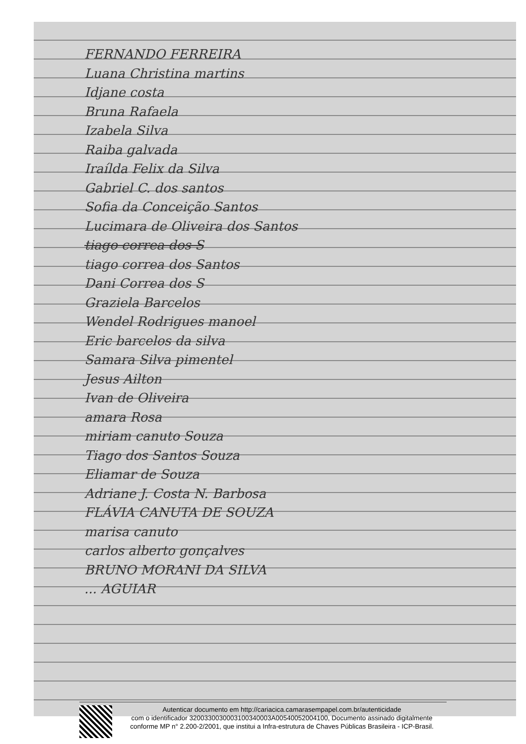FERNANDO FERREIRA
Luana Christina martins
Idjane costa
Bruna Rafaela
Izabela Silva
Raiba galvada
Iraílda Felix da Silva
Gabriel C. dos santos
Sofia da Conceição Santos
Lucimara de Oliveira dos Santos
tiago correa dos S
tiago correa dos Santos
Dani Correa dos S
Graziela Barcelos
Wendel Rodrigues manoel
Eric barcelos da silva
Samara Silva pimentel
Jesus Ailton
Ivan de Oliveira
amara Rosa
miriam canuto Souza
Tiago dos Santos Souza
Eliamar de Souza
Adriane J. Costa N. Barbosa
FLÁVIA CANUTA DE SOUZA
marisa canuto
carlos alberto gonçalves
BRUNO MORANI DA SILVA
... AGUIAR
Autenticar documento em http://cariacica.camarasempapel.com.br/autenticidade
com o identificador 3200330030003100340003A00540052004100, Documento assinado digitalmente conforme MP n° 2.200-2/2001, que institui a Infra-estrutura de Chaves Públicas Brasileira - ICP-Brasil.